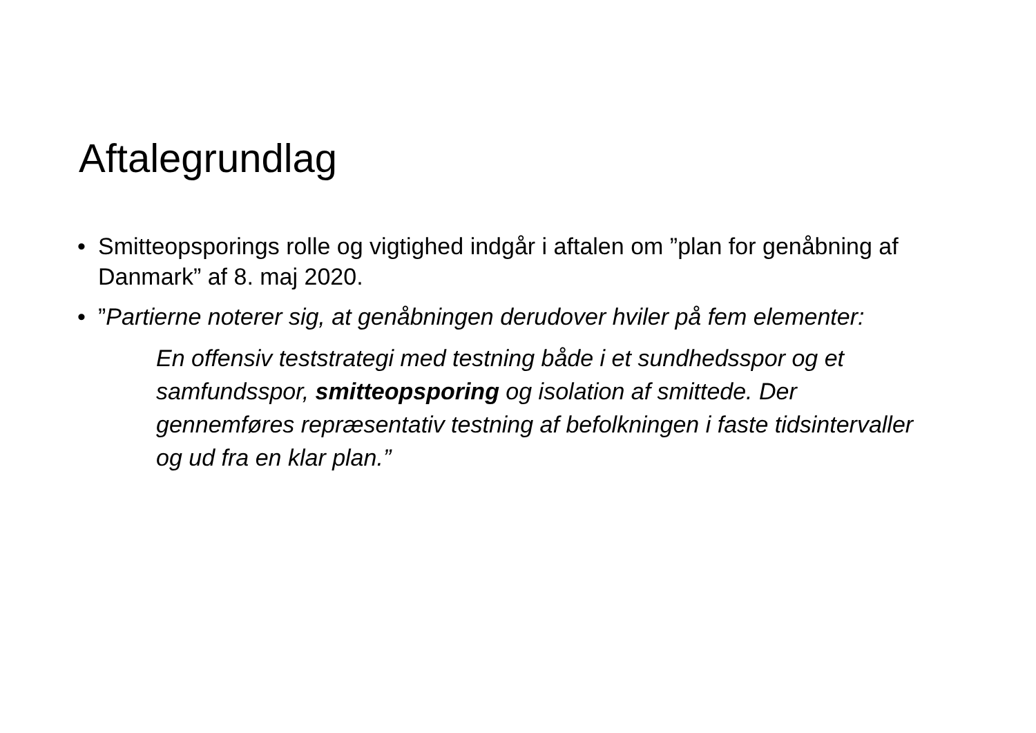Aftalegrundlag
• Smitteopsporings rolle og vigtighed indgår i aftalen om ”plan for genåbning af Danmark” af 8. maj 2020.
•”Partierne noterer sig, at genåbningen derudover hviler på fem elementer:
En offensiv teststrategi med testning både i et sundhedsspor og et samfundsspor, smitteopsporing og isolation af smittede. Der gennemføres repræsentativ testning af befolkningen i faste tidsintervaller og ud fra en klar plan.”